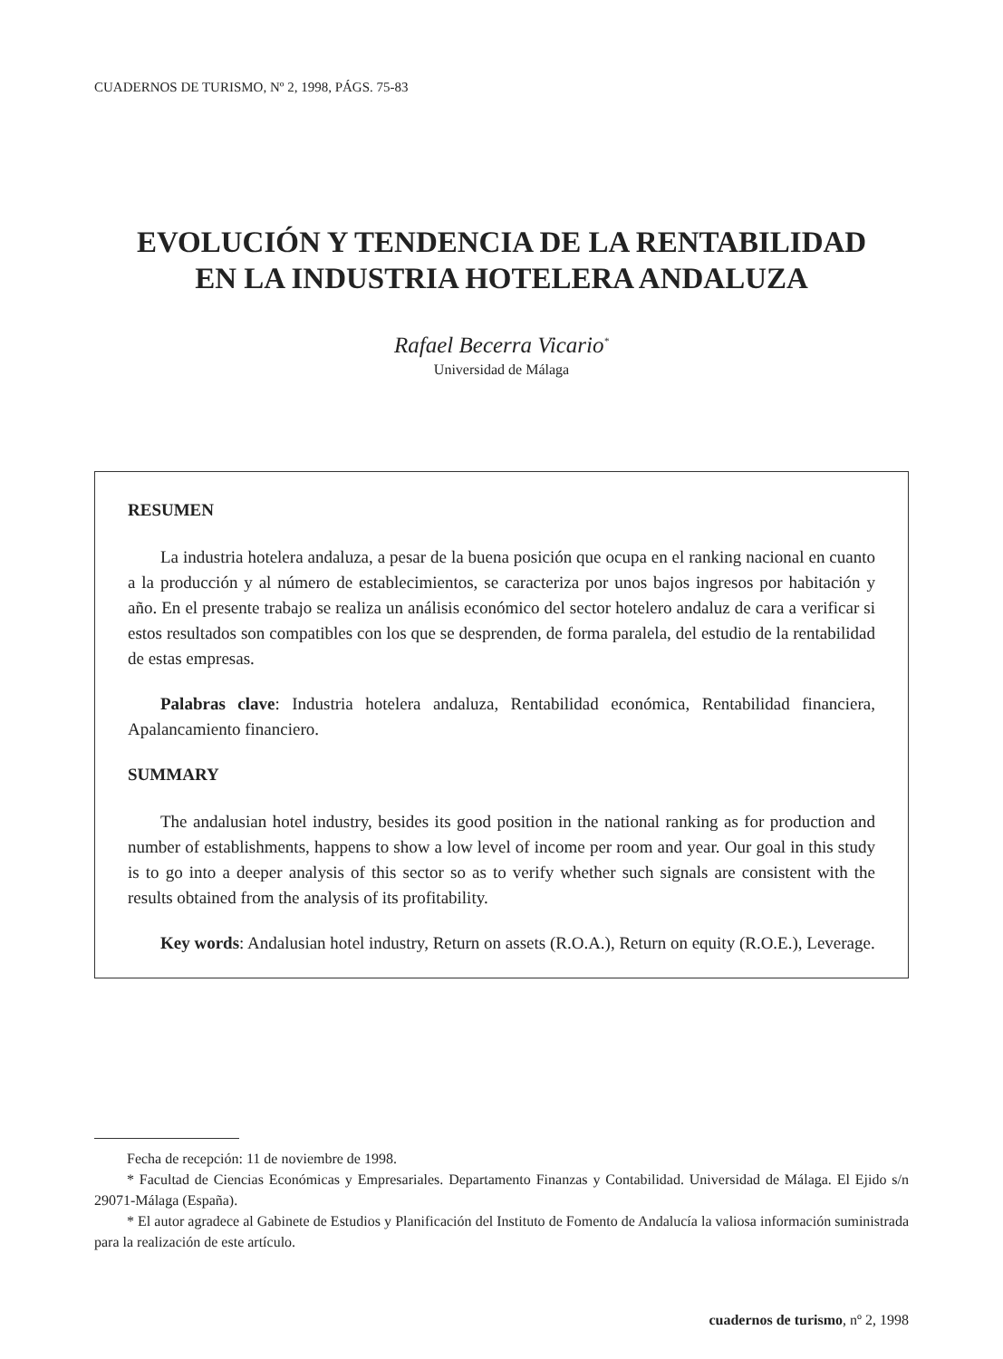CUADERNOS DE TURISMO, Nº 2, 1998, PÁGS. 75-83
EVOLUCIÓN Y TENDENCIA DE LA RENTABILIDAD
EN LA INDUSTRIA HOTELERA ANDALUZA
Rafael Becerra Vicario<sup>*</sup>
Universidad de Málaga
RESUMEN
La industria hotelera andaluza, a pesar de la buena posición que ocupa en el ranking nacional en cuanto a la producción y al número de establecimientos, se caracteriza por unos bajos ingresos por habitación y año. En el presente trabajo se realiza un análisis económico del sector hotelero andaluz de cara a verificar si estos resultados son compatibles con los que se desprenden, de forma paralela, del estudio de la rentabilidad de estas empresas.
Palabras clave: Industria hotelera andaluza, Rentabilidad económica, Rentabilidad financiera, Apalancamiento financiero.
SUMMARY
The andalusian hotel industry, besides its good position in the national ranking as for production and number of establishments, happens to show a low level of income per room and year. Our goal in this study is to go into a deeper analysis of this sector so as to verify whether such signals are consistent with the results obtained from the analysis of its profitability.
Key words: Andalusian hotel industry, Return on assets (R.O.A.), Return on equity (R.O.E.), Leverage.
Fecha de recepción: 11 de noviembre de 1998.
* Facultad de Ciencias Económicas y Empresariales. Departamento Finanzas y Contabilidad. Universidad de Málaga. El Ejido s/n 29071-Málaga (España).
* El autor agradece al Gabinete de Estudios y Planificación del Instituto de Fomento de Andalucía la valiosa información suministrada para la realización de este artículo.
cuadernos de turismo, nº 2, 1998